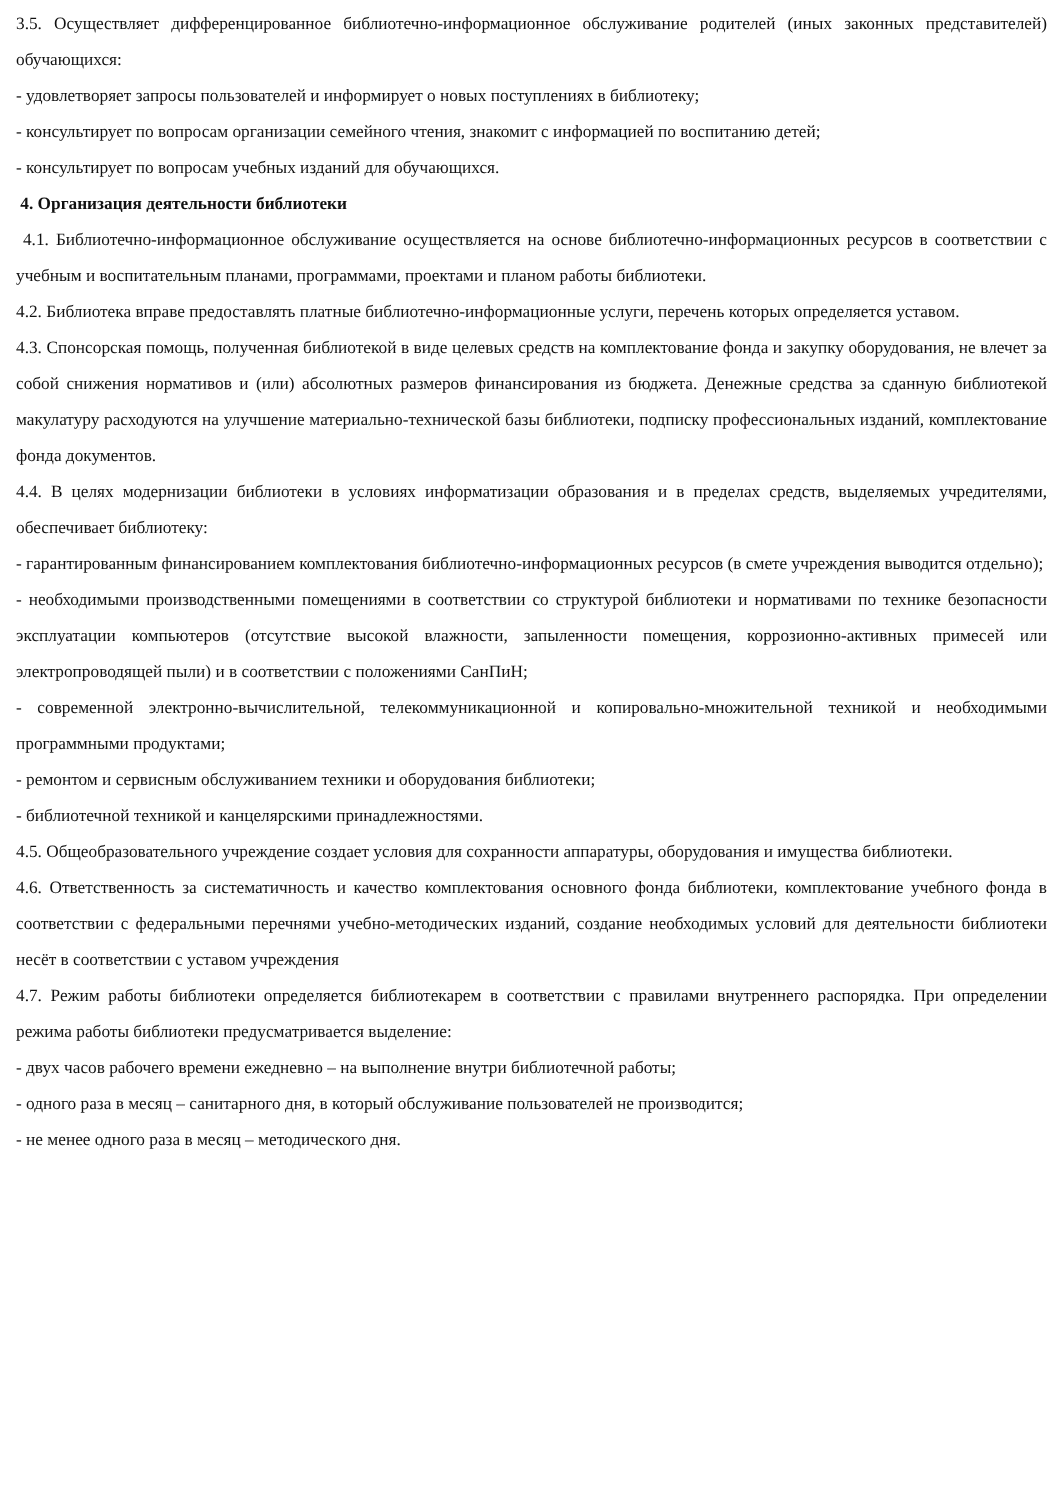3.5. Осуществляет дифференцированное библиотечно-информационное обслуживание родителей (иных законных представителей) обучающихся:
- удовлетворяет запросы пользователей и информирует о новых поступлениях в библиотеку;
- консультирует по вопросам организации семейного чтения, знакомит с информацией по воспитанию детей;
- консультирует по вопросам учебных изданий для обучающихся.
4. Организация деятельности библиотеки
4.1. Библиотечно-информационное обслуживание осуществляется на основе библиотечно-информационных ресурсов в соответствии с учебным и воспитательным планами, программами, проектами и планом работы библиотеки.
4.2. Библиотека вправе предоставлять платные библиотечно-информационные услуги, перечень которых определяется уставом.
4.3. Спонсорская помощь, полученная библиотекой в виде целевых средств на комплектование фонда и закупку оборудования, не влечет за собой снижения нормативов и (или) абсолютных размеров финансирования из бюджета. Денежные средства за сданную библиотекой макулатуру расходуются на улучшение материально-технической базы библиотеки, подписку профессиональных изданий, комплектование фонда документов.
4.4. В целях модернизации библиотеки в условиях информатизации образования и в пределах средств, выделяемых учредителями, обеспечивает библиотеку:
- гарантированным финансированием комплектования библиотечно-информационных ресурсов (в смете учреждения выводится отдельно);
- необходимыми производственными помещениями в соответствии со структурой библиотеки и нормативами по технике безопасности эксплуатации компьютеров (отсутствие высокой влажности, запыленности помещения, коррозионно-активных примесей или электропроводящей пыли) и в соответствии с положениями СанПиН;
- современной электронно-вычислительной, телекоммуникационной и копировально-множительной техникой и необходимыми программными продуктами;
- ремонтом и сервисным обслуживанием техники и оборудования библиотеки;
- библиотечной техникой и канцелярскими принадлежностями.
4.5. Общеобразовательного учреждение создает условия для сохранности аппаратуры, оборудования и имущества библиотеки.
4.6. Ответственность за систематичность и качество комплектования основного фонда библиотеки, комплектование учебного фонда в соответствии с федеральными перечнями учебно-методических изданий, создание необходимых условий для деятельности библиотеки несёт в соответствии с уставом учреждения
4.7. Режим работы библиотеки определяется библиотекарем в соответствии с правилами внутреннего распорядка. При определении режима работы библиотеки предусматривается выделение:
- двух часов рабочего времени ежедневно – на выполнение внутри библиотечной работы;
- одного раза в месяц – санитарного дня, в который обслуживание пользователей не производится;
- не менее одного раза в месяц – методического дня.